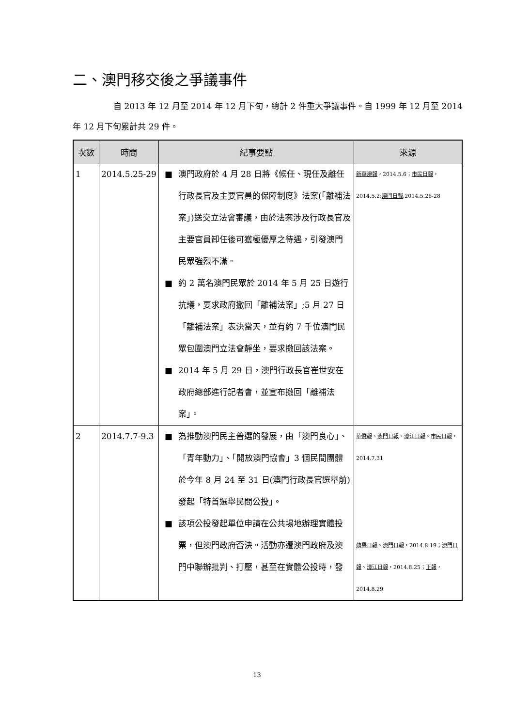二、澳門移交後之爭議事件
自 2013 年 12 月至 2014 年 12 月下旬，總計 2 件重大爭議事件。自 1999 年 12 月至 2014 年 12 月下旬累計共 29 件。
| 次數 | 時間 | 紀事要點 | 來源 |
| --- | --- | --- | --- |
| 1 | 2014.5.25-29 | ■ 澳門政府於 4 月 28 日將《候任、現任及離任行政長官及主要官員的保障制度》法案(「離補法案」)送交立法會審議，由於法案涉及行政長官及主要官員卸任後可獲極優厚之待遇，引發澳門民眾強烈不滿。 ■ 約 2 萬名澳門民眾於 2014 年 5 月 25 日遊行抗議，要求政府撤回「離補法案」;5 月 27 日「離補法案」表決當天，並有約 7 千位澳門民眾包圍澳門立法會靜坐，要求撤回該法案。 ■ 2014 年 5 月 29 日，澳門行政長官崔世安在政府總部進行記者會，並宣布撤回「離補法案」。 | 新華澳報 ，2014.5.6； 市民日報 ，2014.5.2; 澳門日報 ,2014.5.26-28 |
| 2 | 2014.7.7-9.3 | ■ 為推動澳門民主普選的發展，由「澳門良心」、「青年動力」、「開放澳門協會」3 個民間團體於今年 8 月 24 至 31 日(澳門行政長官選舉前)發起「特首選舉民間公投」。 ■ 該項公投發起單位申請在公共場地辦理實體投票，但澳門政府否決。活動亦遭澳門政府及澳門中聯辦批判、打壓，甚至在實體公投時，發 | 華僑報 、 澳門日報 、 濠江日報 、 市民日報 ，2014.7.31 蘋果日報 、 澳門日報 ，2014.8.19； 澳門日報 、 濠江日報 ，2014.8.25； 正報 ，2014.8.29 |
13